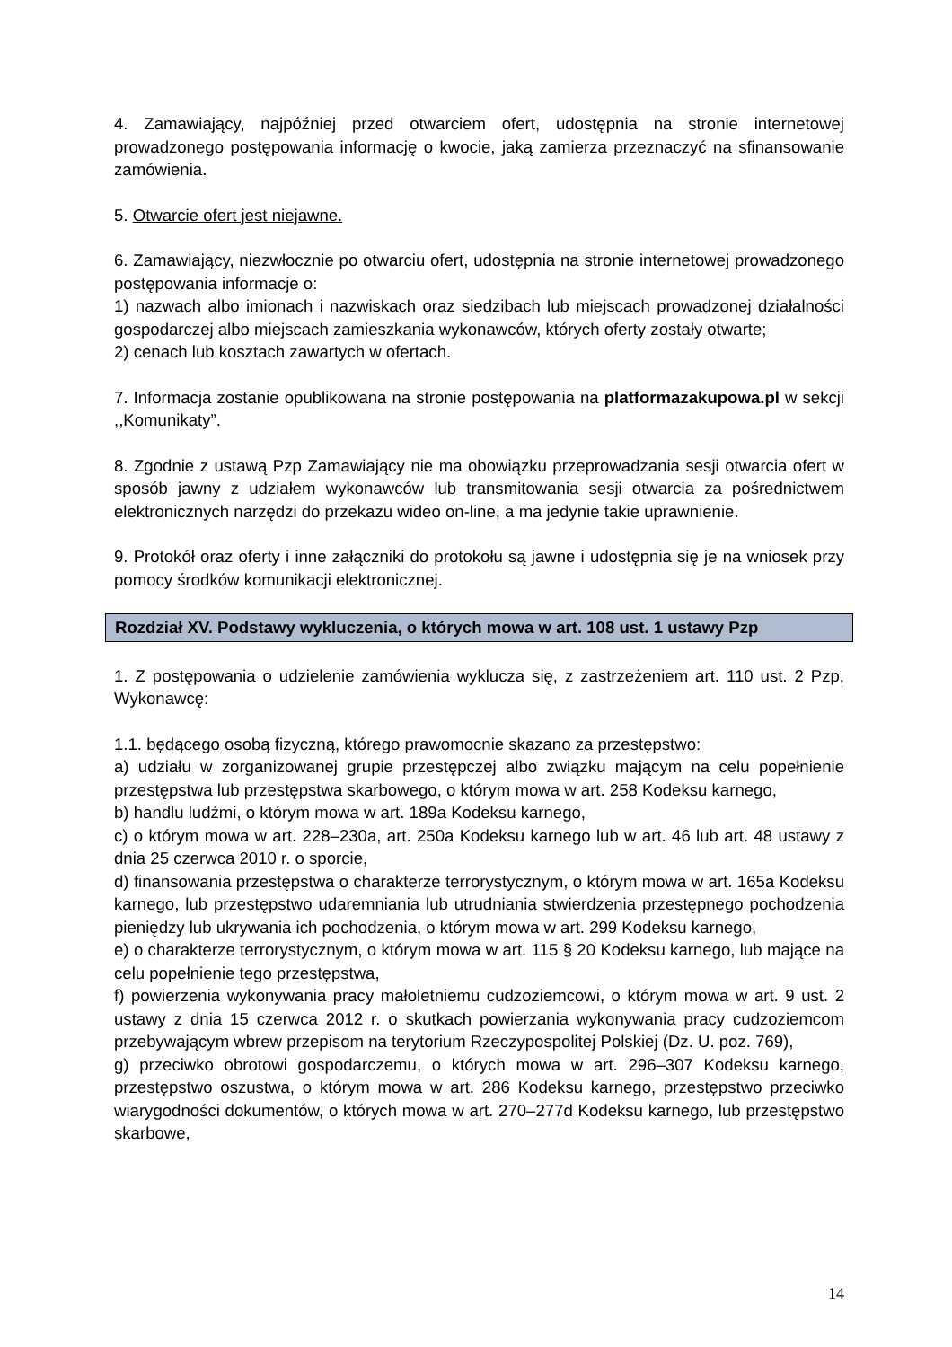4. Zamawiający, najpóźniej przed otwarciem ofert, udostępnia na stronie internetowej prowadzonego postępowania informację o kwocie, jaką zamierza przeznaczyć na sfinansowanie zamówienia.
5. Otwarcie ofert jest niejawne.
6. Zamawiający, niezwłocznie po otwarciu ofert, udostępnia na stronie internetowej prowadzonego postępowania informacje o:
1) nazwach albo imionach i nazwiskach oraz siedzibach lub miejscach prowadzonej działalności gospodarczej albo miejscach zamieszkania wykonawców, których oferty zostały otwarte;
2) cenach lub kosztach zawartych w ofertach.
7. Informacja zostanie opublikowana na stronie postępowania na platformazakupowa.pl w sekcji ,,Komunikaty”.
8. Zgodnie z ustawą Pzp Zamawiający nie ma obowiązku przeprowadzania sesji otwarcia ofert w sposób jawny z udziałem wykonawców lub transmitowania sesji otwarcia za pośrednictwem elektronicznych narzędzi do przekazu wideo on-line, a ma jedynie takie uprawnienie.
9. Protokół oraz oferty i inne załączniki do protokołu są jawne i udostępnia się je na wniosek przy pomocy środków komunikacji elektronicznej.
Rozdział XV. Podstawy wykluczenia, o których mowa w art. 108 ust. 1 ustawy Pzp
1. Z postępowania o udzielenie zamówienia wyklucza się, z zastrzeżeniem art. 110 ust. 2 Pzp, Wykonawcę:
1.1. będącego osobą fizyczną, którego prawomocnie skazano za przestępstwo:
a) udziału w zorganizowanej grupie przestępczej albo związku mającym na celu popełnienie przestępstwa lub przestępstwa skarbowego, o którym mowa w art. 258 Kodeksu karnego,
b) handlu ludźmi, o którym mowa w art. 189a Kodeksu karnego,
c) o którym mowa w art. 228–230a, art. 250a Kodeksu karnego lub w art. 46 lub art. 48 ustawy z dnia 25 czerwca 2010 r. o sporcie,
d) finansowania przestępstwa o charakterze terrorystycznym, o którym mowa w art. 165a Kodeksu karnego, lub przestępstwo udaremniania lub utrudniania stwierdzenia przestępnego pochodzenia pieniędzy lub ukrywania ich pochodzenia, o którym mowa w art. 299 Kodeksu karnego,
e) o charakterze terrorystycznym, o którym mowa w art. 115 § 20 Kodeksu karnego, lub mające na celu popełnienie tego przestępstwa,
f) powierzenia wykonywania pracy małoletniemu cudzoziemcowi, o którym mowa w art. 9 ust. 2 ustawy z dnia 15 czerwca 2012 r. o skutkach powierzania wykonywania pracy cudzoziemcom przebywającym wbrew przepisom na terytorium Rzeczypospolitej Polskiej (Dz. U. poz. 769),
g) przeciwko obrotowi gospodarczemu, o których mowa w art. 296–307 Kodeksu karnego, przestępstwo oszustwa, o którym mowa w art. 286 Kodeksu karnego, przestępstwo przeciwko wiarygodności dokumentów, o których mowa w art. 270–277d Kodeksu karnego, lub przestępstwo skarbowe,
14